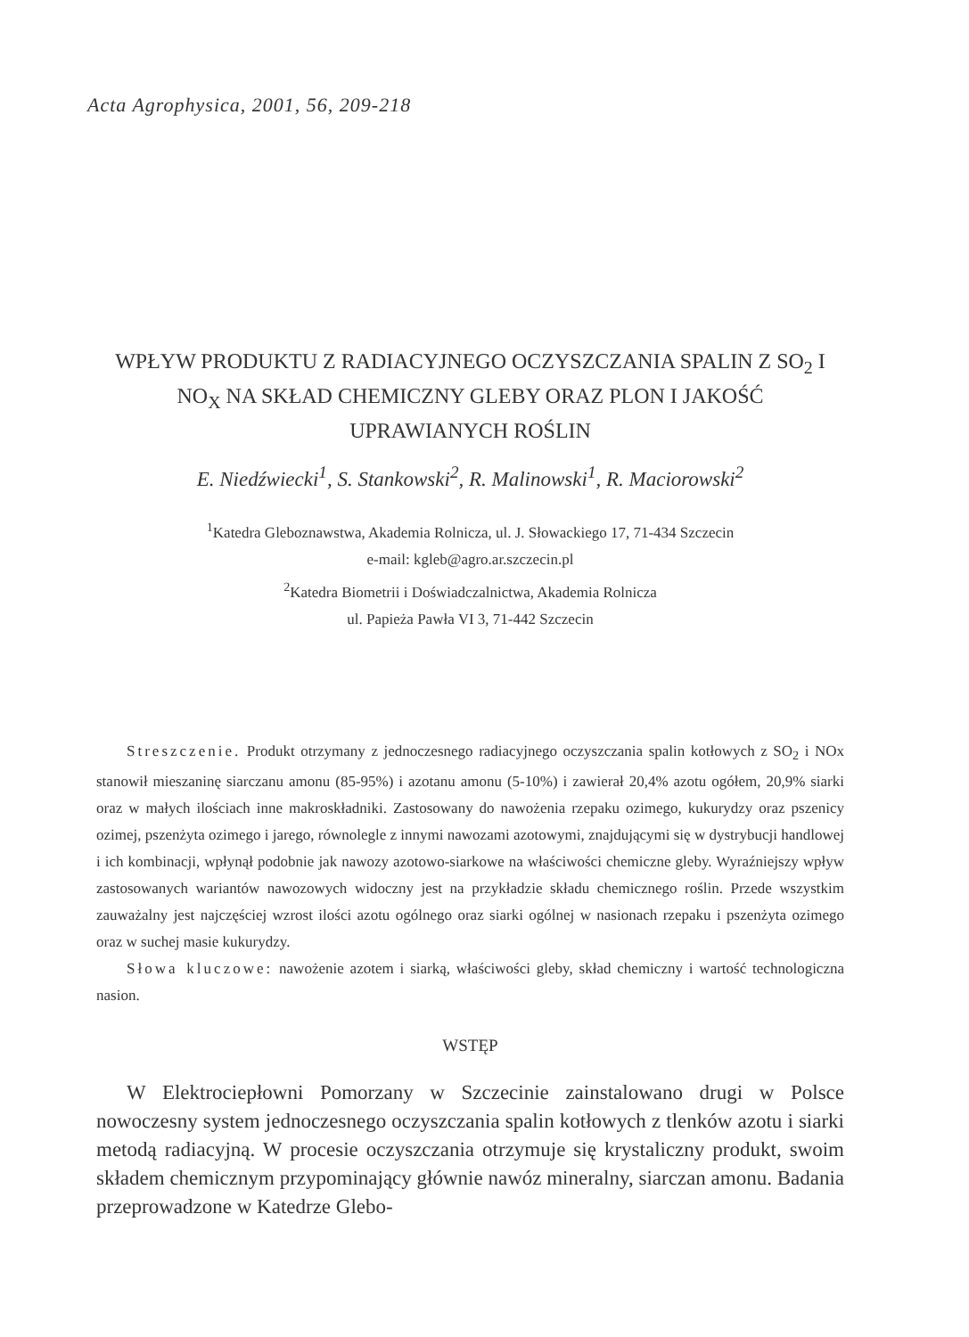Acta Agrophysica, 2001, 56, 209-218
WPŁYW PRODUKTU Z RADIACYJNEGO OCZYSZCZANIA SPALIN Z SO<sub>2</sub> I NO<sub>X</sub> NA SKŁAD CHEMICZNY GLEBY ORAZ PLON I JAKOŚĆ UPRAWIANYCH ROŚLIN
E. Niedźwiecki<sup>1</sup>, S. Stankowski<sup>2</sup>, R. Malinowski<sup>1</sup>, R. Maciorowski<sup>2</sup>
<sup>1</sup> Katedra Gleboznawstwa, Akademia Rolnicza, ul. J. Słowackiego 17, 71-434 Szczecin
e-mail: kgleb@agro.ar.szczecin.pl
<sup>2</sup> Katedra Biometrii i Doświadczalnictwa, Akademia Rolnicza
ul. Papieża Pawła VI 3, 71-442 Szczecin
Streszczenie. Produkt otrzymany z jednoczesnego radiacyjnego oczyszczania spalin kotłowych z SO<sub>2</sub> i NOx stanowił mieszaninę siarczanu amonu (85-95%) i azotanu amonu (5-10%) i zawierał 20,4% azotu ogółem, 20,9% siarki oraz w małych ilościach inne makroskładniki. Zastosowany do nawożenia rzepaku ozimego, kukurydzy oraz pszenicy ozimej, pszenżyta ozimego i jarego, równolegle z innymi nawozami azotowymi, znajdującymi się w dystrybucji handlowej i ich kombinacji, wpłynął podobnie jak nawozy azotowo-siarkowe na właściwości chemiczne gleby. Wyraźniejszy wpływ zastosowanych wariantów nawozowych widoczny jest na przykładzie składu chemicznego roślin. Przede wszystkim zauważalny jest najczęściej wzrost ilości azotu ogólnego oraz siarki ogólnej w nasionach rzepaku i pszenżyta ozimego oraz w suchej masie kukurydzy.
Słowa kluczowe: nawożenie azotem i siarką, właściwości gleby, skład chemiczny i wartość technologiczna nasion.
WSTĘP
W Elektrociepłowni Pomorzany w Szczecinie zainstalowano drugi w Polsce nowoczesny system jednoczesnego oczyszczania spalin kotłowych z tlenków azotu i siarki metodą radiacyjną. W procesie oczyszczania otrzymuje się krystaliczny produkt, swoim składem chemicznym przypominający głównie nawóz mineralny, siarczan amonu. Badania przeprowadzone w Katedrze Glebo-